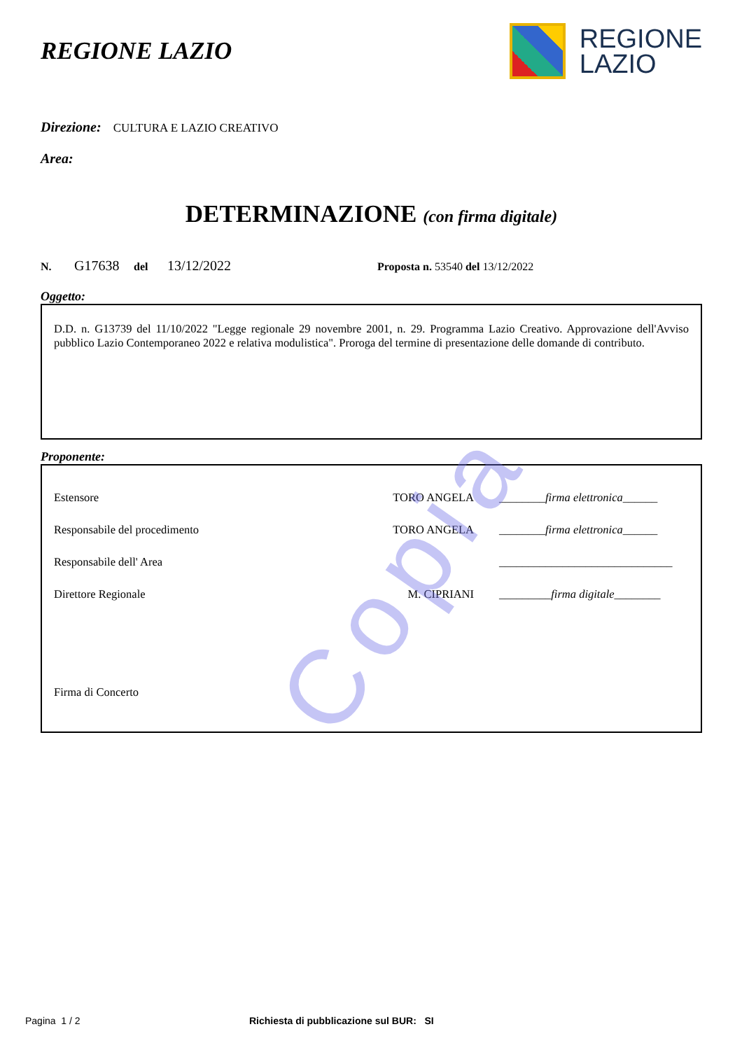REGIONE LAZIO
REGIONE
LAZIO
Direzione: CULTURA E LAZIO CREATIVO
Area:
DETERMINAZIONE (con firma digitale)
N. G17638 del 13/12/2022 Proposta n. 53540 del 13/12/2022
Oggetto:
D.D. n. G13739 del 11/10/2022 "Legge regionale 29 novembre 2001, n. 29. Programma Lazio Creativo. Approvazione dell'Avviso pubblico Lazio Contemporaneo 2022 e relativa modulistica". Proroga del termine di presentazione delle domande di contributo.
Proponente:
Estensore TORO ANGELA ________firma elettronica______
Responsabile del procedimento TORO ANGELA ________firma elettronica______
Responsabile dell' Area ______________________________
Direttore Regionale M. CIPRIANI _________firma digitale________
Firma di Concerto
Copia
Pagina 1 / 2 Richiesta di pubblicazione sul BUR: SI